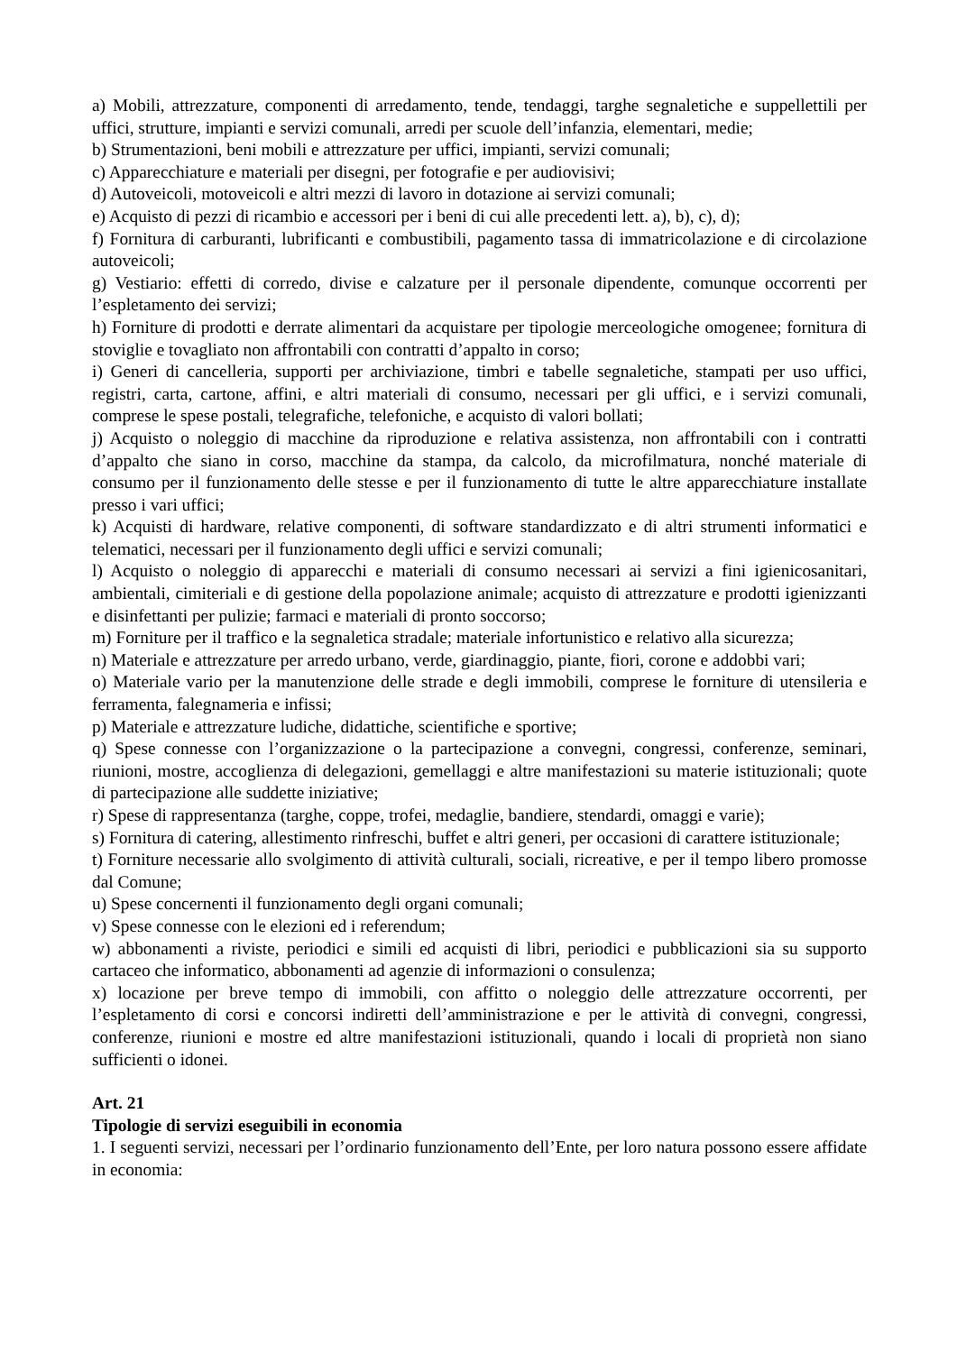a) Mobili, attrezzature, componenti di arredamento, tende, tendaggi, targhe segnaletiche e suppellettili per uffici, strutture, impianti e servizi comunali, arredi per scuole dell’infanzia, elementari, medie;
b) Strumentazioni, beni mobili e attrezzature per uffici, impianti, servizi comunali;
c) Apparecchiature e materiali per disegni, per fotografie e per audiovisivi;
d) Autoveicoli, motoveicoli e altri mezzi di lavoro in dotazione ai servizi comunali;
e) Acquisto di pezzi di ricambio e accessori per i beni di cui alle precedenti lett. a), b), c), d);
f) Fornitura di carburanti, lubrificanti e combustibili, pagamento tassa di immatricolazione e di circolazione autoveicoli;
g) Vestiario: effetti di corredo, divise e calzature per il personale dipendente, comunque occorrenti per l’espletamento dei servizi;
h) Forniture di prodotti e derrate alimentari da acquistare per tipologie merceologiche omogenee; fornitura di stoviglie e tovagliato non affrontabili con contratti d’appalto in corso;
i) Generi di cancelleria, supporti per archiviazione, timbri e tabelle segnaletiche, stampati per uso uffici, registri, carta, cartone, affini, e altri materiali di consumo, necessari per gli uffici, e i servizi comunali, comprese le spese postali, telegrafiche, telefoniche, e acquisto di valori bollati;
j) Acquisto o noleggio di macchine da riproduzione e relativa assistenza, non affrontabili con i contratti d’appalto che siano in corso, macchine da stampa, da calcolo, da microfilmatura, nonché materiale di consumo per il funzionamento delle stesse e per il funzionamento di tutte le altre apparecchiature installate presso i vari uffici;
k) Acquisti di hardware, relative componenti, di software standardizzato e di altri strumenti informatici e telematici, necessari per il funzionamento degli uffici e servizi comunali;
l) Acquisto o noleggio di apparecchi e materiali di consumo necessari ai servizi a fini igienicosanitari, ambientali, cimiteriali e di gestione della popolazione animale; acquisto di attrezzature e prodotti igienizzanti e disinfettanti per pulizie; farmaci e materiali di pronto soccorso;
m) Forniture per il traffico e la segnaletica stradale; materiale infortunistico e relativo alla sicurezza;
n) Materiale e attrezzature per arredo urbano, verde, giardinaggio, piante, fiori, corone e addobbi vari;
o) Materiale vario per la manutenzione delle strade e degli immobili, comprese le forniture di utensileria e ferramenta, falegnameria e infissi;
p) Materiale e attrezzature ludiche, didattiche, scientifiche e sportive;
q) Spese connesse con l’organizzazione o la partecipazione a convegni, congressi, conferenze, seminari, riunioni, mostre, accoglienza di delegazioni, gemellaggi e altre manifestazioni su materie istituzionali; quote di partecipazione alle suddette iniziative;
r) Spese di rappresentanza (targhe, coppe, trofei, medaglie, bandiere, stendardi, omaggi e varie);
s) Fornitura di catering, allestimento rinfreschi, buffet e altri generi, per occasioni di carattere istituzionale;
t) Forniture necessarie allo svolgimento di attività culturali, sociali, ricreative, e per il tempo libero promosse dal Comune;
u) Spese concernenti il funzionamento degli organi comunali;
v) Spese connesse con le elezioni ed i referendum;
w) abbonamenti a riviste, periodici e simili ed acquisti di libri, periodici e pubblicazioni sia su supporto cartaceo che informatico, abbonamenti ad agenzie di informazioni o consulenza;
x) locazione per breve tempo di immobili, con affitto o noleggio delle attrezzature occorrenti, per l’espletamento di corsi e concorsi indiretti dell’amministrazione e per le attività di convegni, congressi, conferenze, riunioni e mostre ed altre manifestazioni istituzionali, quando i locali di proprietà non siano sufficienti o idonei.
Art. 21
Tipologie di servizi eseguibili in economia
1. I seguenti servizi, necessari per l’ordinario funzionamento dell’Ente, per loro natura possono essere affidate in economia: